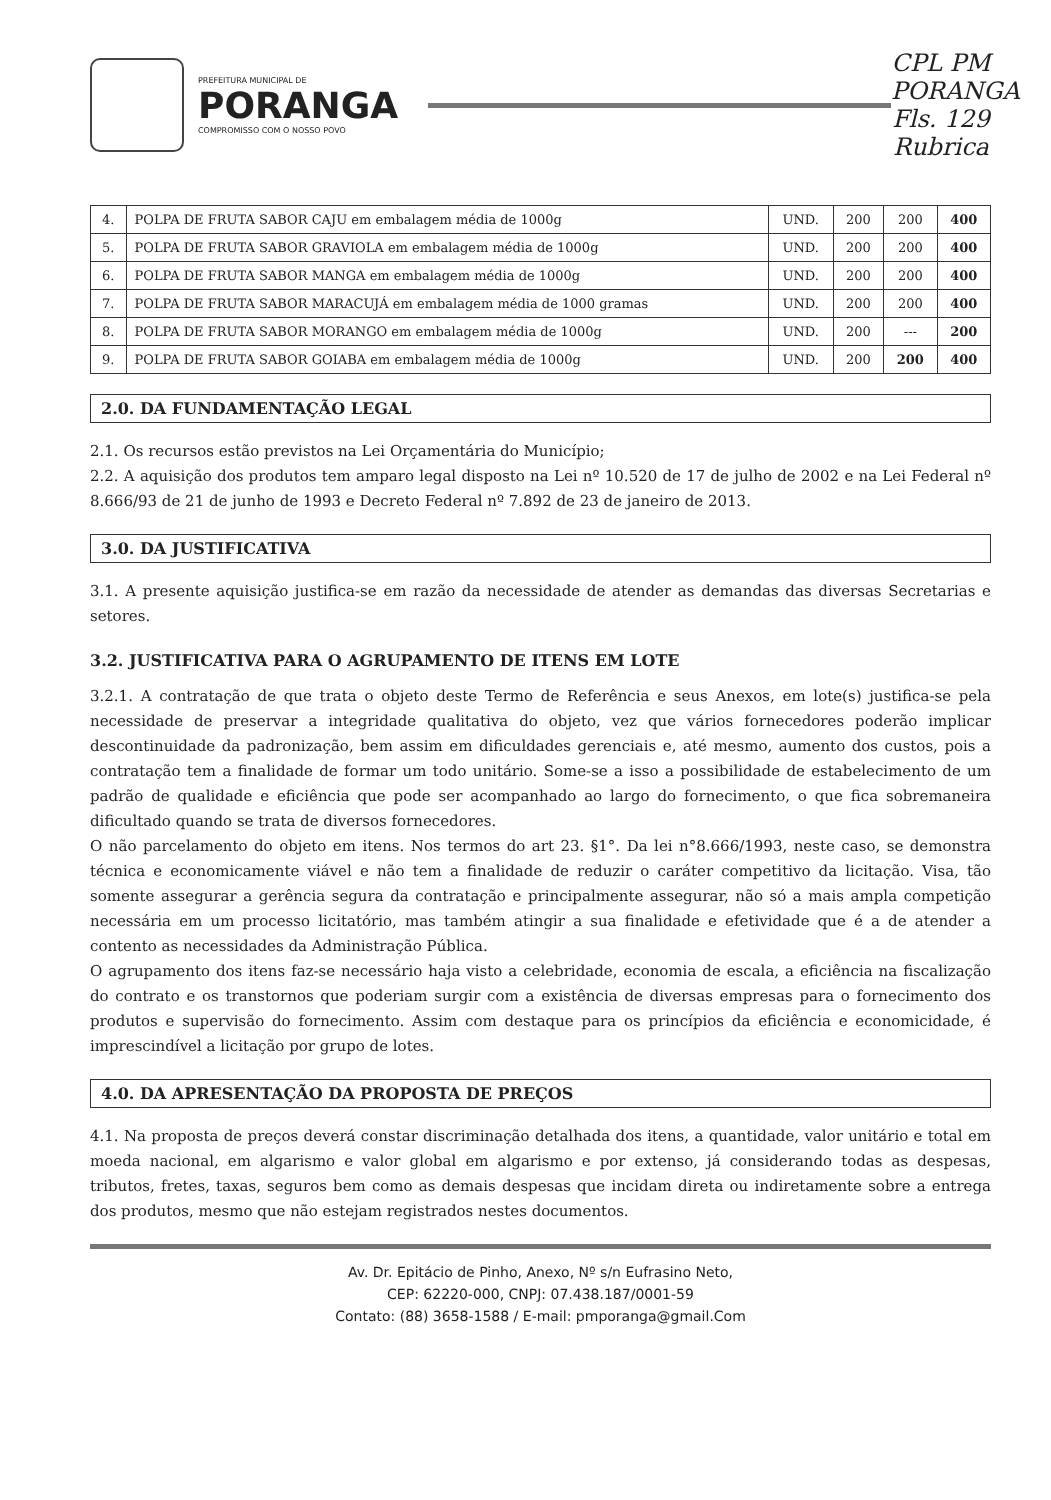PREFEITURA MUNICIPAL DE
PORANGA
COMPROMISSO COM O NOSSO POVO
CPL PM PORANGA Fls. 129 Rubrica
| 4. | POLPA DE FRUTA SABOR CAJU em embalagem média de 1000g | UND. | 200 | 200 | 400 |
| 5. | POLPA DE FRUTA SABOR GRAVIOLA em embalagem média de 1000g | UND. | 200 | 200 | 400 |
| 6. | POLPA DE FRUTA SABOR MANGA em embalagem média de 1000g | UND. | 200 | 200 | 400 |
| 7. | POLPA DE FRUTA SABOR MARACUJÁ em embalagem média de 1000 gramas | UND. | 200 | 200 | 400 |
| 8. | POLPA DE FRUTA SABOR MORANGO em embalagem média de 1000g | UND. | 200 | --- | 200 |
| 9. | POLPA DE FRUTA SABOR GOIABA em embalagem média de 1000g | UND. | 200 | 200 | 400 |
2.0. DA FUNDAMENTAÇÃO LEGAL
2.1. Os recursos estão previstos na Lei Orçamentária do Município;
2.2. A aquisição dos produtos tem amparo legal disposto na Lei nº 10.520 de 17 de julho de 2002 e na Lei Federal nº 8.666/93 de 21 de junho de 1993 e Decreto Federal nº 7.892 de 23 de janeiro de 2013.
3.0. DA JUSTIFICATIVA
3.1. A presente aquisição justifica-se em razão da necessidade de atender as demandas das diversas Secretarias e setores.
3.2. JUSTIFICATIVA PARA O AGRUPAMENTO DE ITENS EM LOTE
3.2.1. A contratação de que trata o objeto deste Termo de Referência e seus Anexos, em lote(s) justifica-se pela necessidade de preservar a integridade qualitativa do objeto, vez que vários fornecedores poderão implicar descontinuidade da padronização, bem assim em dificuldades gerenciais e, até mesmo, aumento dos custos, pois a contratação tem a finalidade de formar um todo unitário. Some-se a isso a possibilidade de estabelecimento de um padrão de qualidade e eficiência que pode ser acompanhado ao largo do fornecimento, o que fica sobremaneira dificultado quando se trata de diversos fornecedores.
O não parcelamento do objeto em itens. Nos termos do art 23. §1°. Da lei n°8.666/1993, neste caso, se demonstra técnica e economicamente viável e não tem a finalidade de reduzir o caráter competitivo da licitação. Visa, tão somente assegurar a gerência segura da contratação e principalmente assegurar, não só a mais ampla competição necessária em um processo licitatório, mas também atingir a sua finalidade e efetividade que é a de atender a contento as necessidades da Administração Pública.
O agrupamento dos itens faz-se necessário haja visto a celebridade, economia de escala, a eficiência na fiscalização do contrato e os transtornos que poderiam surgir com a existência de diversas empresas para o fornecimento dos produtos e supervisão do fornecimento. Assim com destaque para os princípios da eficiência e economicidade, é imprescindível a licitação por grupo de lotes.
4.0. DA APRESENTAÇÃO DA PROPOSTA DE PREÇOS
4.1. Na proposta de preços deverá constar discriminação detalhada dos itens, a quantidade, valor unitário e total em moeda nacional, em algarismo e valor global em algarismo e por extenso, já considerando todas as despesas, tributos, fretes, taxas, seguros bem como as demais despesas que incidam direta ou indiretamente sobre a entrega dos produtos, mesmo que não estejam registrados nestes documentos.
Av. Dr. Epitácio de Pinho, Anexo, Nº s/n Eufrasino Neto,
CEP: 62220-000, CNPJ: 07.438.187/0001-59
Contato: (88) 3658-1588 / E-mail: pmporanga@gmail.Com